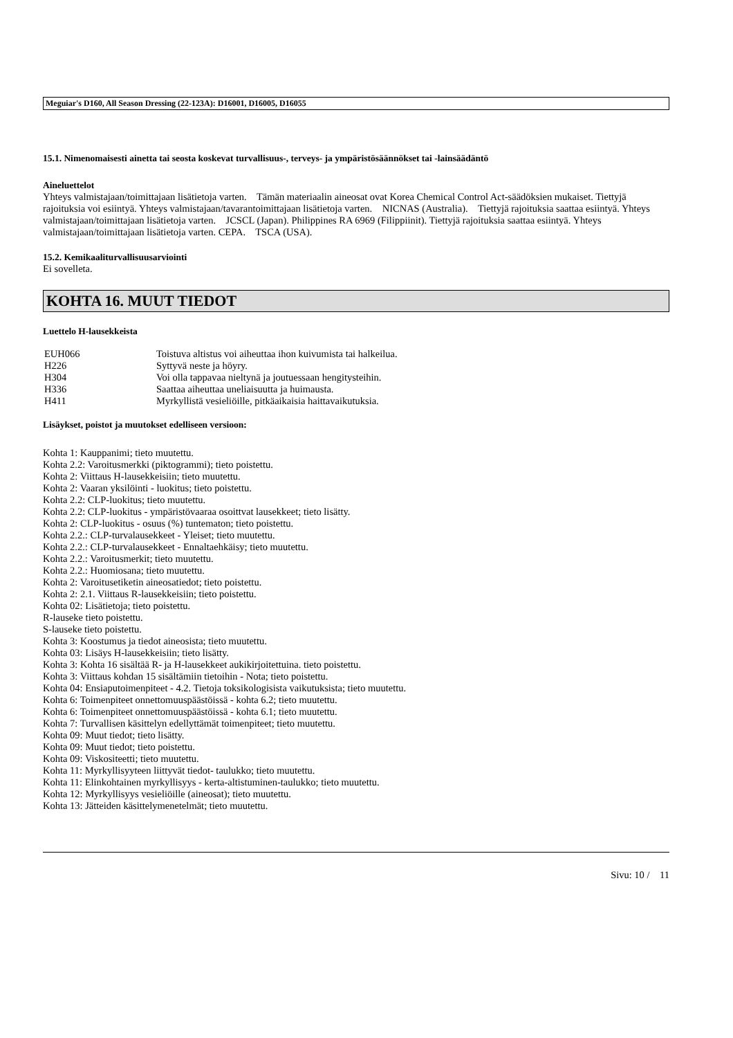Meguiar's D160, All Season Dressing (22-123A): D16001, D16005, D16055
15.1. Nimenomaisesti ainetta tai seosta koskevat turvallisuus-, terveys- ja ympäristösäännökset tai -lainsäädäntö
Aineluettelot
Yhteys valmistajaan/toimittajaan lisätietoja varten. Tämän materiaalin aineosat ovat Korea Chemical Control Act-säädöksien mukaiset. Tiettyjä rajoituksia voi esiintyä. Yhteys valmistajaan/tavarantoimittajaan lisätietoja varten. NICNAS (Australia). Tiettyjä rajoituksia saattaa esiintyä. Yhteys valmistajaan/toimittajaan lisätietoja varten. JCSCL (Japan). Philippines RA 6969 (Filippiinit). Tiettyjä rajoituksia saattaa esiintyä. Yhteys valmistajaan/toimittajaan lisätietoja varten. CEPA. TSCA (USA).
15.2. Kemikaaliturvallisuusarviointi
Ei sovelleta.
KOHTA 16. MUUT TIEDOT
Luettelo H-lausekkeista
| EUH066 | Toistuva altistus voi aiheuttaa ihon kuivumista tai halkeilua. |
| H226 | Syttyvä neste ja höyry. |
| H304 | Voi olla tappavaa nieltynä ja joutuessaan hengitysteihin. |
| H336 | Saattaa aiheuttaa uneliaisuutta ja huimausta. |
| H411 | Myrkyllistä vesieliöille, pitkäaikaisia haittavaikutuksia. |
Lisäykset, poistot ja muutokset edelliseen versioon:
Kohta 1: Kauppanimi; tieto muutettu.
Kohta 2.2: Varoitusmerkki (piktogrammi); tieto poistettu.
Kohta 2: Viittaus H-lausekkeisiin; tieto muutettu.
Kohta 2: Vaaran yksilöinti - luokitus; tieto poistettu.
Kohta 2.2: CLP-luokitus; tieto muutettu.
Kohta 2.2: CLP-luokitus - ympäristövaaraa osoittvat lausekkeet; tieto lisätty.
Kohta 2: CLP-luokitus - osuus (%) tuntematon; tieto poistettu.
Kohta 2.2.: CLP-turvalausekkeet - Yleiset; tieto muutettu.
Kohta 2.2.: CLP-turvalausekkeet - Ennaltaehkäisy; tieto muutettu.
Kohta 2.2.: Varoitusmerkit; tieto muutettu.
Kohta 2.2.: Huomiosana; tieto muutettu.
Kohta 2: Varoitusetiketin aineosatiedot; tieto poistettu.
Kohta 2: 2.1. Viittaus R-lausekkeisiin; tieto poistettu.
Kohta 02: Lisätietoja; tieto poistettu.
R-lauseke tieto poistettu.
S-lauseke tieto poistettu.
Kohta 3: Koostumus ja tiedot aineosista; tieto muutettu.
Kohta 03: Lisäys H-lausekkeisiin; tieto lisätty.
Kohta 3: Kohta 16 sisältää R- ja H-lausekkeet aukikirjoitettuina. tieto poistettu.
Kohta 3: Viittaus kohdan 15 sisältämiin tietoihin - Nota; tieto poistettu.
Kohta 04: Ensiaputoimenpiteet - 4.2. Tietoja toksikologisista vaikutuksista; tieto muutettu.
Kohta 6: Toimenpiteet onnettomuuspäästöissä - kohta 6.2; tieto muutettu.
Kohta 6: Toimenpiteet onnettomuuspäästöissä - kohta 6.1; tieto muutettu.
Kohta 7: Turvallisen käsittelyn edellyttämät toimenpiteet; tieto muutettu.
Kohta 09: Muut tiedot; tieto lisätty.
Kohta 09: Muut tiedot; tieto poistettu.
Kohta 09: Viskositeetti; tieto muutettu.
Kohta 11: Myrkyllisyyteen liittyvät tiedot- taulukko; tieto muutettu.
Kohta 11: Elinkohtainen myrkyllisyys - kerta-altistuminen-taulukko; tieto muutettu.
Kohta 12: Myrkyllisyys vesieliöille (aineosat); tieto muutettu.
Kohta 13: Jätteiden käsittelymenetelmät; tieto muutettu.
Sivu: 10 / 11